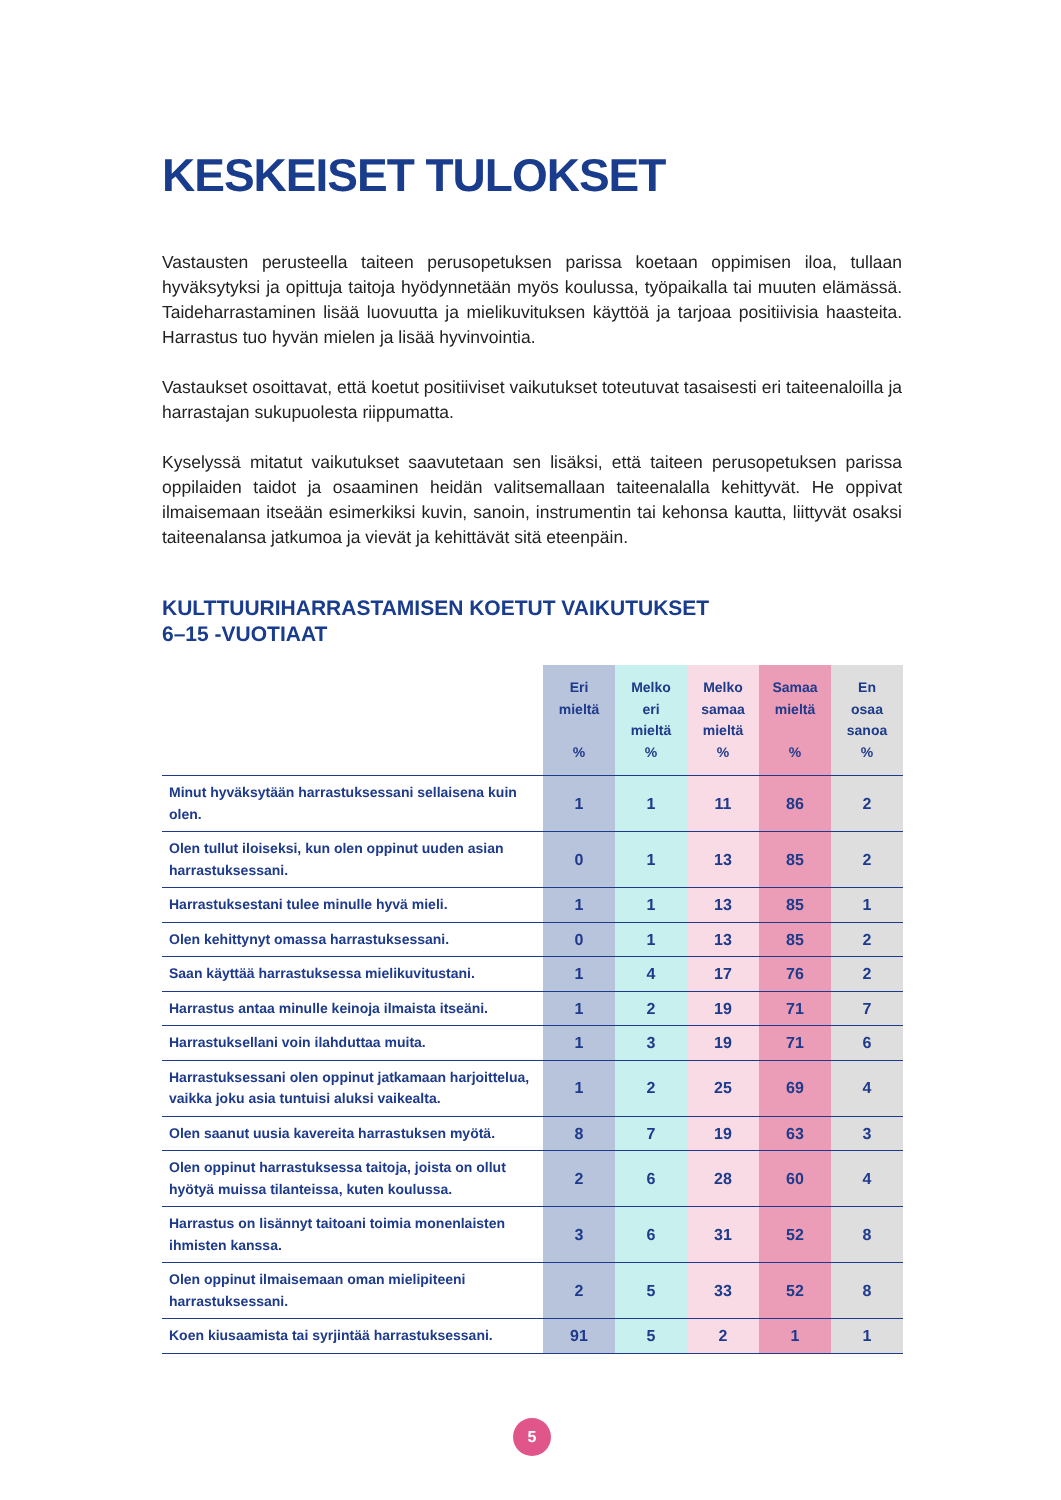KESKEISET TULOKSET
Vastausten perusteella taiteen perusopetuksen parissa koetaan oppimisen iloa, tullaan hyväksytyksi ja opittuja taitoja hyödynnetään myös koulussa, työpaikalla tai muuten elämässä. Taideharrastaminen lisää luovuutta ja mielikuvituksen käyttöä ja tarjoaa positiivisia haasteita. Harrastus tuo hyvän mielen ja lisää hyvinvointia.
Vastaukset osoittavat, että koetut positiiviset vaikutukset toteutuvat tasaisesti eri taiteenaloilla ja harrastajan sukupuolesta riippumatta.
Kyselyssä mitatut vaikutukset saavutetaan sen lisäksi, että taiteen perusopetuksen parissa oppilaiden taidot ja osaaminen heidän valitsemallaan taiteenalalla kehit­tyvät. He oppivat ilmaisemaan itseään esimerkiksi kuvin, sanoin, instrumentin tai kehonsa kautta, liittyvät osaksi taiteenalansa jatkumoa ja vievät ja kehittävät sitä eteenpäin.
KULTTUURIHARRASTAMISEN KOETUT VAIKUTUKSET
6–15 -VUOTIAAT
| | Eri mieltä % | Melko eri mieltä % | Melko samaa mieltä % | Samaa mieltä % | En osaa sanoa % |
| --- | --- | --- | --- | --- | --- |
| Minut hyväksytään harrastuksessani sellaisena kuin olen. | 1 | 1 | 11 | 86 | 2 |
| Olen tullut iloiseksi, kun olen oppinut uuden asian harrastuksessani. | 0 | 1 | 13 | 85 | 2 |
| Harrastuksestani tulee minulle hyvä mieli. | 1 | 1 | 13 | 85 | 1 |
| Olen kehittynyt omassa harrastuksessani. | 0 | 1 | 13 | 85 | 2 |
| Saan käyttää harrastuksessa mielikuvitustani. | 1 | 4 | 17 | 76 | 2 |
| Harrastus antaa minulle keinoja ilmaista itseäni. | 1 | 2 | 19 | 71 | 7 |
| Harrastuksellani voin ilahduttaa muita. | 1 | 3 | 19 | 71 | 6 |
| Harrastuksessani olen oppinut jatkamaan harjoittelua, vaikka joku asia tuntuisi aluksi vaikealta. | 1 | 2 | 25 | 69 | 4 |
| Olen saanut uusia kavereita harrastuksen myötä. | 8 | 7 | 19 | 63 | 3 |
| Olen oppinut harrastuksessa taitoja, joista on ollut hyötyä muissa tilanteissa, kuten koulussa. | 2 | 6 | 28 | 60 | 4 |
| Harrastus on lisännyt taitoani toimia monenlaisten ihmisten kanssa. | 3 | 6 | 31 | 52 | 8 |
| Olen oppinut ilmaisemaan oman mielipiteeni harrastuksessani. | 2 | 5 | 33 | 52 | 8 |
| Koen kiusaamista tai syrjintää harrastuksessani. | 91 | 5 | 2 | 1 | 1 |
5